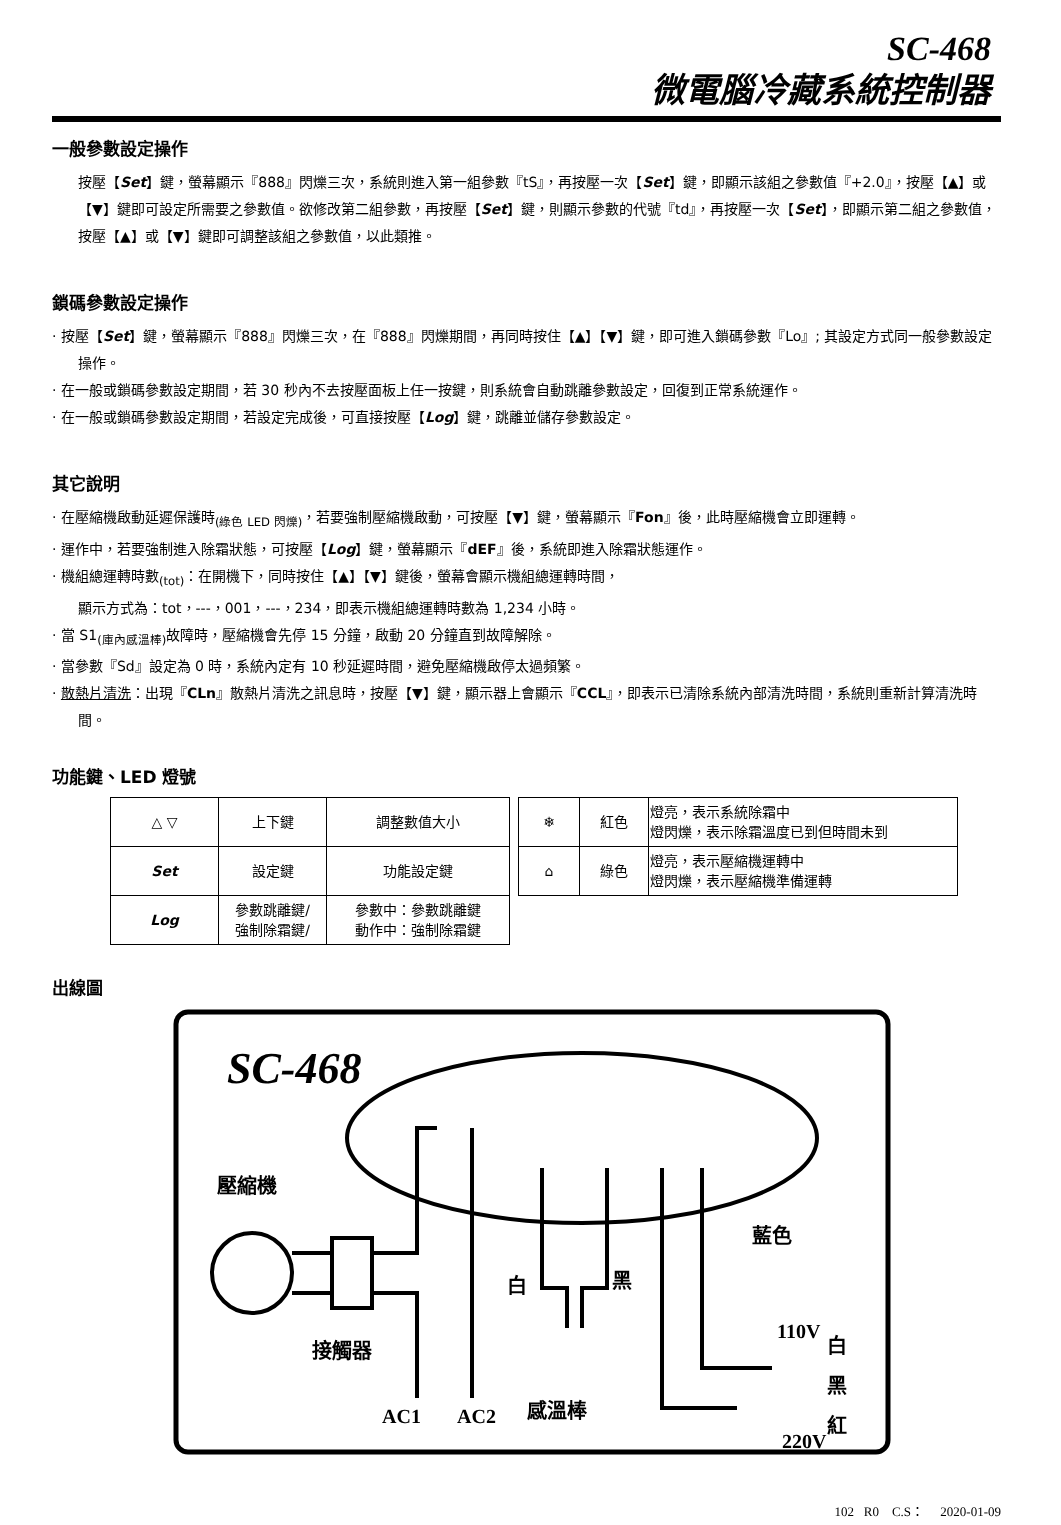SC-468
微電腦冷藏系統控制器
一般參數設定操作
按壓【Set】鍵，螢幕顯示『888』閃爍三次，系統則進入第一組參數『tS』，再按壓一次【Set】鍵，即顯示該組之參數值『+2.0』，按壓【▲】或【▼】鍵即可設定所需要之參數值。欲修改第二組參數，再按壓【Set】鍵，則顯示參數的代號『td』，再按壓一次【Set】，即顯示第二組之參數值，按壓【▲】或【▼】鍵即可調整該組之參數值，以此類推。
鎖碼參數設定操作
· 按壓【Set】鍵，螢幕顯示『888』閃爍三次，在『888』閃爍期間，再同時按住【▲】【▼】鍵，即可進入鎖碼參數『Lo』; 其設定方式同一般參數設定操作。
· 在一般或鎖碼參數設定期間，若 30 秒內不去按壓面板上任一按鍵，則系統會自動跳離參數設定，回復到正常系統運作。
· 在一般或鎖碼參數設定期間，若設定完成後，可直接按壓【Log】鍵，跳離並儲存參數設定。
其它說明
· 在壓縮機啟動延遲保護時<sub>(綠色 LED 閃爍)</sub>，若要強制壓縮機啟動，可按壓【▼】鍵，螢幕顯示『Fon』後，此時壓縮機會立即運轉。
· 運作中，若要強制進入除霜狀態，可按壓【Log】鍵，螢幕顯示『dEF』後，系統即進入除霜狀態運作。
· 機組總運轉時數<sub>(tot)</sub>：在開機下，同時按住【▲】【▼】鍵後，螢幕會顯示機組總運轉時間，
顯示方式為：tot，---，001，---，234，即表示機組總運轉時數為 1,234 小時。
· 當 S1<sub>(庫內感溫棒)</sub>故障時，壓縮機會先停 15 分鐘，啟動 20 分鐘直到故障解除。
· 當參數『Sd』設定為 0 時，系統內定有 10 秒延遲時間，避免壓縮機啟停太過頻繁。
· 散熱片清洗：出現『CLn』散熱片清洗之訊息時，按壓【▼】鍵，顯示器上會顯示『CCL』，即表示已清除系統內部清洗時間，系統則重新計算清洗時間。
功能鍵、LED 燈號
| △ ▽ | 上下鍵 | 調整數值大小 |
| Set | 設定鍵 | 功能設定鍵 |
| Log | 參數跳離鍵/ 強制除霜鍵/ | 參數中：參數跳離鍵 動作中：強制除霜鍵 |
| ❄ | 紅色 | 燈亮，表示系統除霜中 燈閃爍，表示除霜溫度已到但時間未到 |
| ⌂ | 綠色 | 燈亮，表示壓縮機運轉中 燈閃爍，表示壓縮機準備運轉 |
出線圖
SC-468
壓縮機
接觸器
AC1
AC2
感溫棒
白
黑
藍色
110V
220V
白
黑
紅
102 R0 C.S： 2020-01-09